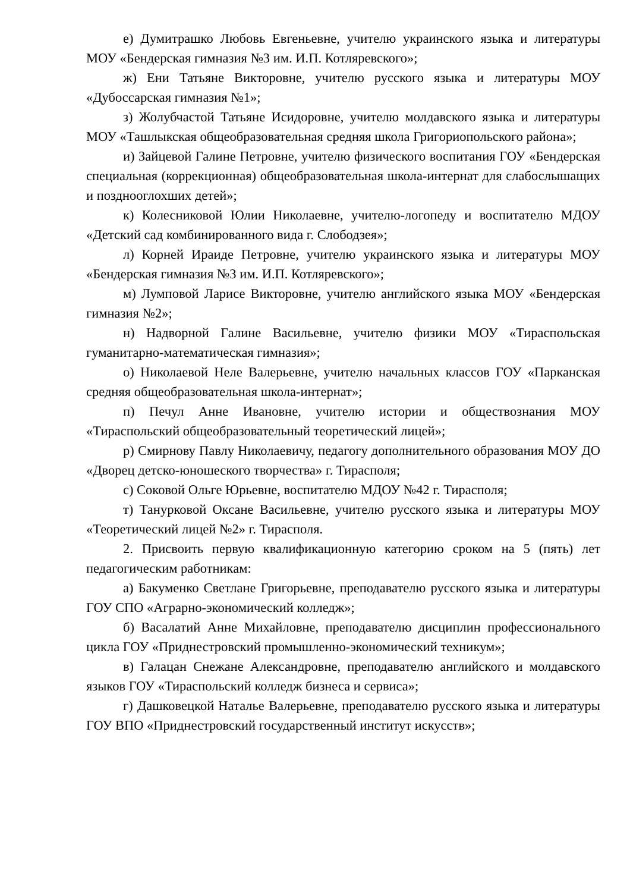е) Думитрашко Любовь Евгеньевне, учителю украинского языка и литературы МОУ «Бендерская гимназия №3 им. И.П. Котляревского»;
ж) Ени Татьяне Викторовне, учителю русского языка и литературы МОУ «Дубоссарская гимназия №1»;
з) Жолубчастой Татьяне Исидоровне, учителю молдавского языка и литературы МОУ «Ташлыкская общеобразовательная средняя школа Григориопольского района»;
и) Зайцевой Галине Петровне, учителю физического воспитания ГОУ «Бендерская специальная (коррекционная) общеобразовательная школа-интернат для слабослышащих и позднооглохших детей»;
к) Колесниковой Юлии Николаевне, учителю-логопеду и воспитателю МДОУ «Детский сад комбинированного вида г. Слободзея»;
л) Корней Ираиде Петровне, учителю украинского языка и литературы МОУ «Бендерская гимназия №3 им. И.П. Котляревского»;
м) Лумповой Ларисе Викторовне, учителю английского языка МОУ «Бендерская гимназия №2»;
н) Надворной Галине Васильевне, учителю физики МОУ «Тираспольская гуманитарно-математическая гимназия»;
о) Николаевой Неле Валерьевне, учителю начальных классов ГОУ «Парканская средняя общеобразовательная школа-интернат»;
п) Печул Анне Ивановне, учителю истории и обществознания МОУ «Тираспольский общеобразовательный теоретический лицей»;
р) Смирнову Павлу Николаевичу, педагогу дополнительного образования МОУ ДО «Дворец детско-юношеского творчества» г. Тирасполя;
с) Соковой Ольге Юрьевне, воспитателю МДОУ №42 г. Тирасполя;
т) Танурковой Оксане Васильевне, учителю русского языка и литературы МОУ «Теоретический лицей №2» г. Тирасполя.
2. Присвоить первую квалификационную категорию сроком на 5 (пять) лет педагогическим работникам:
а) Бакуменко Светлане Григорьевне, преподавателю русского языка и литературы ГОУ СПО «Аграрно-экономический колледж»;
б) Васалатий Анне Михайловне, преподавателю дисциплин профессионального цикла ГОУ «Приднестровский промышленно-экономический техникум»;
в) Галацан Снежане Александровне, преподавателю английского и молдавского языков ГОУ «Тираспольский колледж бизнеса и сервиса»;
г) Дашковецкой Наталье Валерьевне, преподавателю русского языка и литературы ГОУ ВПО «Приднестровский государственный институт искусств»;